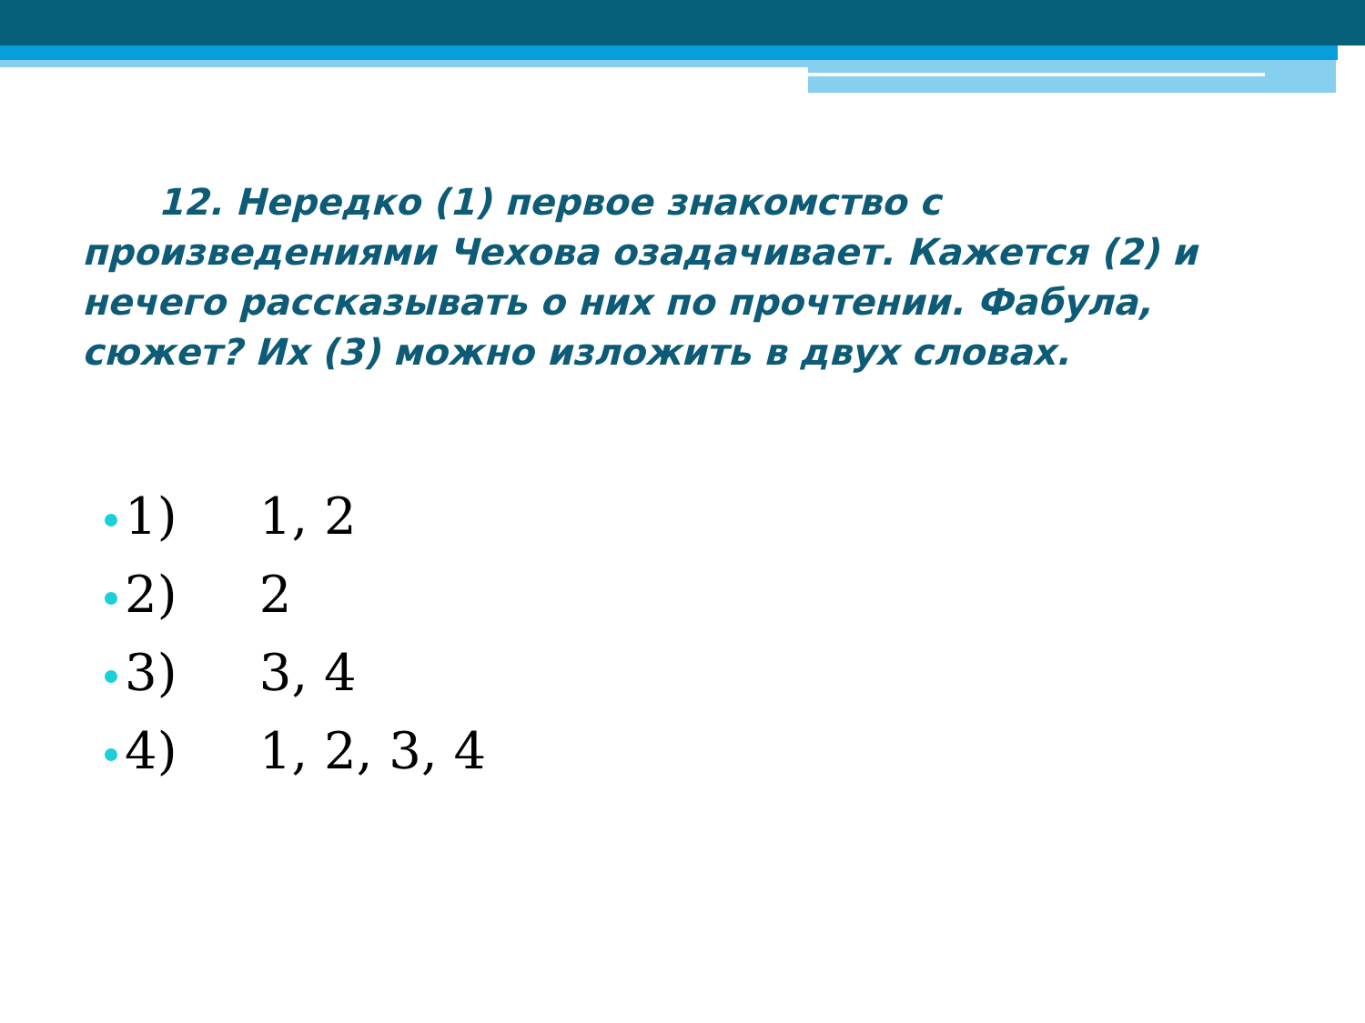12. Нередко (1) первое знакомство с произведениями Чехова озадачивает. Кажется (2) и нечего рассказывать о них по прочтении. Фабула, сюжет? Их (3) можно изложить в двух словах.
1) 1, 2
2) 2
3) 3, 4
4) 1, 2, 3, 4